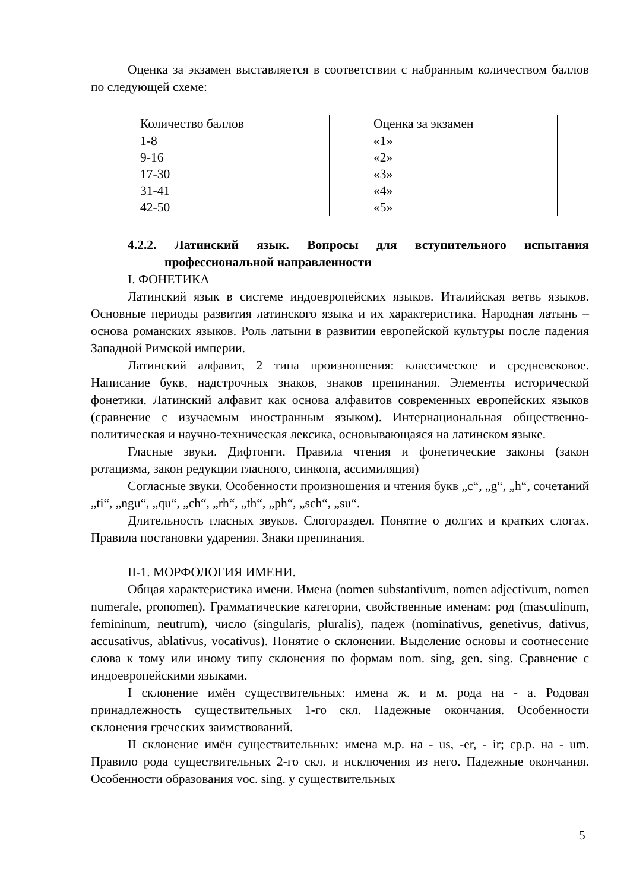Оценка за экзамен выставляется в соответствии с набранным количеством баллов по следующей схеме:
| Количество баллов | Оценка за экзамен |
| 1-8 | «1» |
| 9-16 | «2» |
| 17-30 | «3» |
| 31-41 | «4» |
| 42-50 | «5» |
4.2.2. Латинский язык. Вопросы для вступительного испытания профессиональной направленности
I. ФОНЕТИКА
Латинский язык в системе индоевропейских языков. Италийская ветвь языков. Основные периоды развития латинского языка и их характеристика. Народная латынь – основа романских языков. Роль латыни в развитии европейской культуры после падения Западной Римской империи.
Латинский алфавит, 2 типа произношения: классическое и средневековое. Написание букв, надстрочных знаков, знаков препинания. Элементы исторической фонетики. Латинский алфавит как основа алфавитов современных европейских языков (сравнение с изучаемым иностранным языком). Интернациональная общественно-политическая и научно-техническая лексика, основывающаяся на латинском языке.
Гласные звуки. Дифтонги. Правила чтения и фонетические законы (закон ротацизма, закон редукции гласного, синкопа, ассимиляция)
Согласные звуки. Особенности произношения и чтения букв „c“, „g“, „h“, сочетаний „ti“, „ngu“, „qu“, „ch“, „rh“, „th“, „ph“, „sch“, „su“.
Длительность гласных звуков. Слогораздел. Понятие о долгих и кратких слогах. Правила постановки ударения. Знаки препинания.
II-1. МОРФОЛОГИЯ ИМЕНИ.
Общая характеристика имени. Имена (nomen substantivum, nomen adjectivum, nomen numerale, pronomen). Грамматические категории, свойственные именам: род (masculinum, femininum, neutrum), число (singularis, pluralis), падеж (nominativus, genetivus, dativus, accusativus, ablativus, vocativus). Понятие о склонении. Выделение основы и соотнесение слова к тому или иному типу склонения по формам nom. sing, gen. sing. Сравнение с индоевропейскими языками.
I склонение имён существительных: имена ж. и м. рода на - a. Родовая принадлежность существительных 1-го скл. Падежные окончания. Особенности склонения греческих заимствований.
II склонение имён существительных: имена м.р. на - us, -er, - ir; ср.р. на - um. Правило рода существительных 2-го скл. и исключения из него. Падежные окончания. Особенности образования voc. sing. у существительных
5